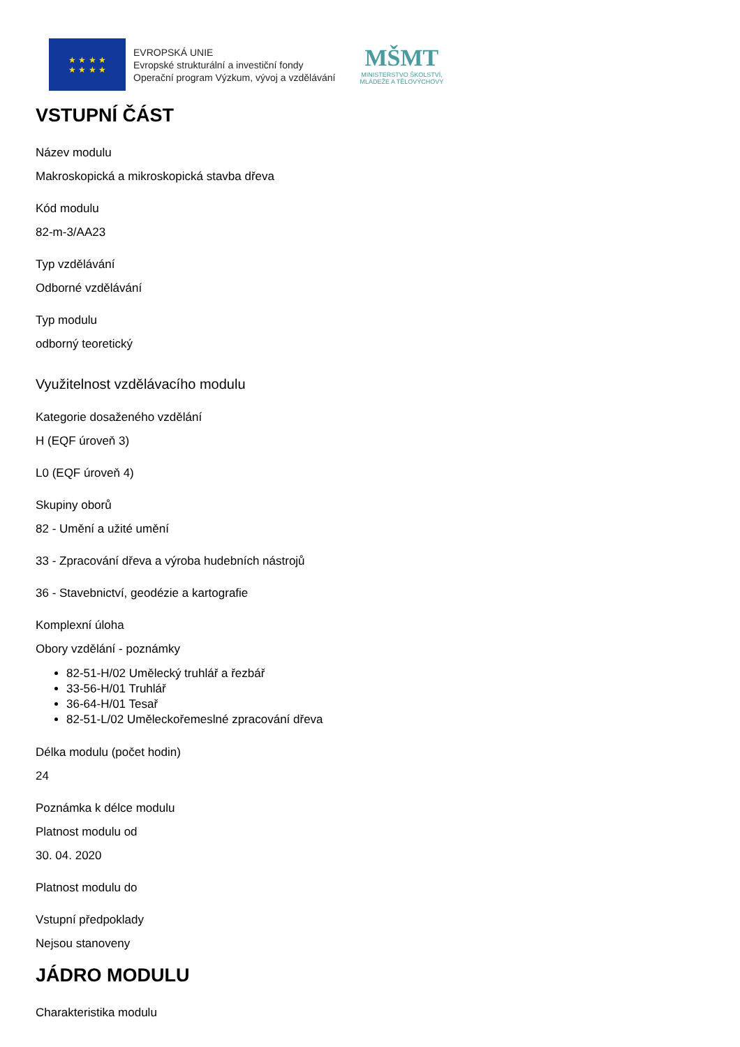★ ★ ★ ★
★ ★ ★ ★
EVROPSKÁ UNIE
Evropské strukturální a investiční fondy
Operační program Výzkum, vývoj a vzdělávání
MŠMT
MINISTERSTVO ŠKOLSTVÍ,
MLÁDEŽE A TĚLOVÝCHOVY
VSTUPNÍ ČÁST
Název modulu
Makroskopická a mikroskopická stavba dřeva
Kód modulu
82-m-3/AA23
Typ vzdělávání
Odborné vzdělávání
Typ modulu
odborný teoretický
Využitelnost vzdělávacího modulu
Kategorie dosaženého vzdělání
H (EQF úroveň 3)
L0 (EQF úroveň 4)
Skupiny oborů
82 - Umění a užité umění
33 - Zpracování dřeva a výroba hudebních nástrojů
36 - Stavebnictví, geodézie a kartografie
Komplexní úloha
Obory vzdělání - poznámky
82-51-H/02 Umělecký truhlář a řezbář
33-56-H/01 Truhlář
36-64-H/01 Tesař
82-51-L/02 Uměleckořemeslné zpracování dřeva
Délka modulu (počet hodin)
24
Poznámka k délce modulu
Platnost modulu od
30. 04. 2020
Platnost modulu do
Vstupní předpoklady
Nejsou stanoveny
JÁDRO MODULU
Charakteristika modulu